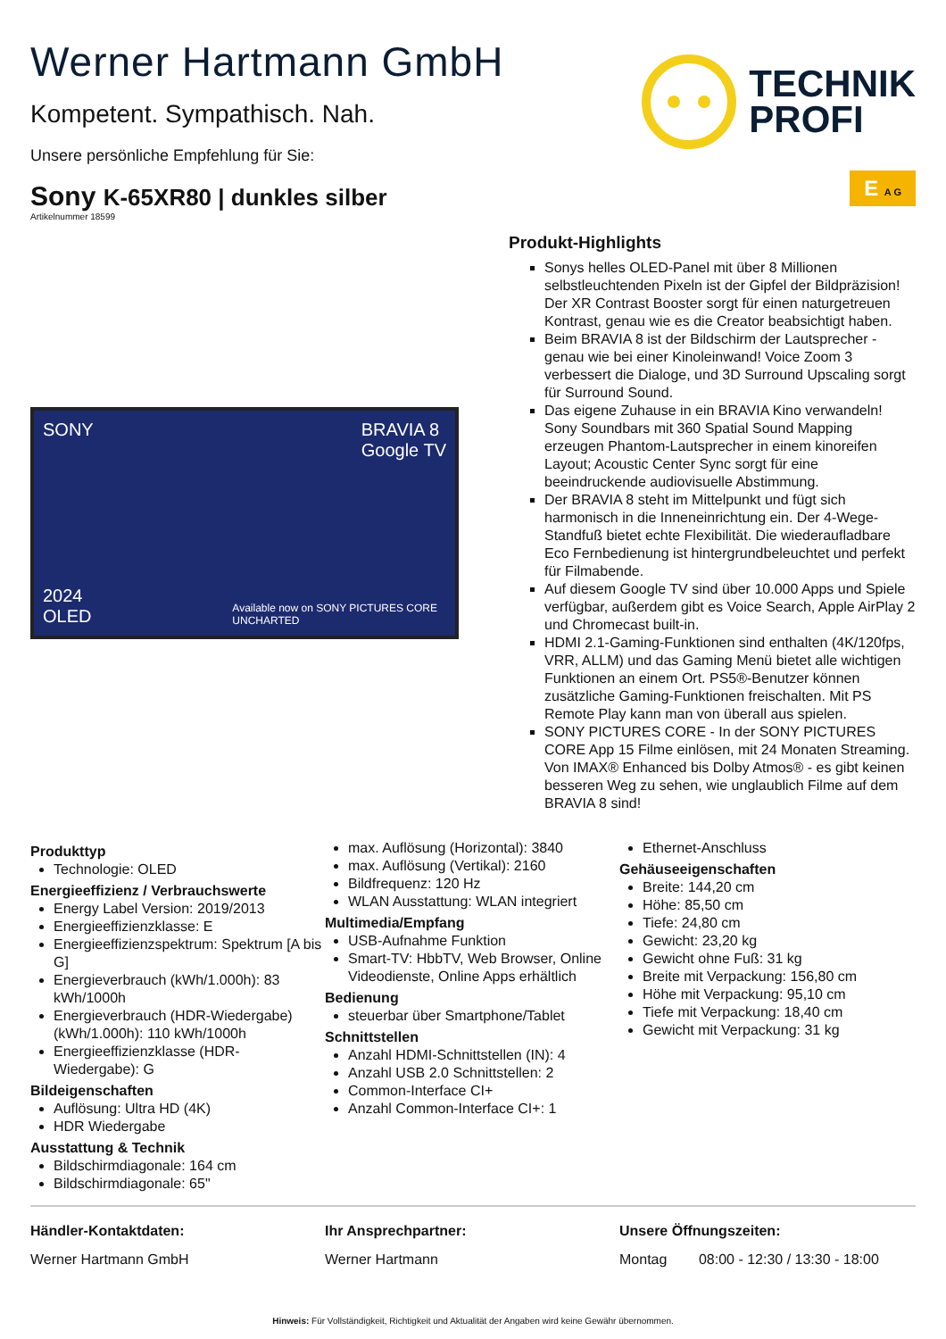Werner Hartmann GmbH
Kompetent. Sympathisch. Nah.
Unsere persönliche Empfehlung für Sie:
TECHNIK
PROFI
Sony K-65XR80 | dunkles silber
E A G
Artikelnummer 18599
SONY BRAVIA 8
Google TV
2024
OLED
Available now on SONY PICTURES CORE
UNCHARTED
Produkt-Highlights
Sonys helles OLED-Panel mit über 8 Millionen selbstleuchtenden Pixeln ist der Gipfel der Bildpräzision! Der XR Contrast Booster sorgt für einen naturgetreuen Kontrast, genau wie es die Creator beabsichtigt haben.
Beim BRAVIA 8 ist der Bildschirm der Lautsprecher - genau wie bei einer Kinoleinwand! Voice Zoom 3 verbessert die Dialoge, und 3D Surround Upscaling sorgt für Surround Sound.
Das eigene Zuhause in ein BRAVIA Kino verwandeln! Sony Soundbars mit 360 Spatial Sound Mapping erzeugen Phantom-Lautsprecher in einem kinoreifen Layout; Acoustic Center Sync sorgt für eine beeindruckende audiovisuelle Abstimmung.
Der BRAVIA 8 steht im Mittelpunkt und fügt sich harmonisch in die Inneneinrichtung ein. Der 4-Wege-Standfuß bietet echte Flexibilität. Die wiederaufladbare Eco Fernbedienung ist hintergrundbeleuchtet und perfekt für Filmabende.
Auf diesem Google TV sind über 10.000 Apps und Spiele verfügbar, außerdem gibt es Voice Search, Apple AirPlay 2 und Chromecast built-in.
HDMI 2.1-Gaming-Funktionen sind enthalten (4K/120fps, VRR, ALLM) und das Gaming Menü bietet alle wichtigen Funktionen an einem Ort. PS5®-Benutzer können zusätzliche Gaming-Funktionen freischalten. Mit PS Remote Play kann man von überall aus spielen.
SONY PICTURES CORE - In der SONY PICTURES CORE App 15 Filme einlösen, mit 24 Monaten Streaming. Von IMAX® Enhanced bis Dolby Atmos® - es gibt keinen besseren Weg zu sehen, wie unglaublich Filme auf dem BRAVIA 8 sind!
Produkttyp
Technologie: OLED
Energieeffizienz / Verbrauchswerte
Energy Label Version: 2019/2013
Energieeffizienzklasse: E
Energieeffizienzspektrum: Spektrum [A bis G]
Energieverbrauch (kWh/1.000h): 83 kWh/1000h
Energieverbrauch (HDR-Wiedergabe) (kWh/1.000h): 110 kWh/1000h
Energieeffizienzklasse (HDR-Wiedergabe): G
Bildeigenschaften
Auflösung: Ultra HD (4K)
HDR Wiedergabe
Ausstattung & Technik
Bildschirmdiagonale: 164 cm
Bildschirmdiagonale: 65"
max. Auflösung (Horizontal): 3840
max. Auflösung (Vertikal): 2160
Bildfrequenz: 120 Hz
WLAN Ausstattung: WLAN integriert
Multimedia/Empfang
USB-Aufnahme Funktion
Smart-TV: HbbTV, Web Browser, Online Videodienste, Online Apps erhältlich
Bedienung
steuerbar über Smartphone/Tablet
Schnittstellen
Anzahl HDMI-Schnittstellen (IN): 4
Anzahl USB 2.0 Schnittstellen: 2
Common-Interface CI+
Anzahl Common-Interface CI+: 1
Ethernet-Anschluss
Gehäuseeigenschaften
Breite: 144,20 cm
Höhe: 85,50 cm
Tiefe: 24,80 cm
Gewicht: 23,20 kg
Gewicht ohne Fuß: 31 kg
Breite mit Verpackung: 156,80 cm
Höhe mit Verpackung: 95,10 cm
Tiefe mit Verpackung: 18,40 cm
Gewicht mit Verpackung: 31 kg
Händler-Kontaktdaten:
Werner Hartmann GmbH
Ihr Ansprechpartner:
Werner Hartmann
Unsere Öffnungszeiten:
Montag 08:00 - 12:30 / 13:30 - 18:00
Hinweis: Für Vollständigkeit, Richtigkeit und Aktualität der Angaben wird keine Gewähr übernommen.